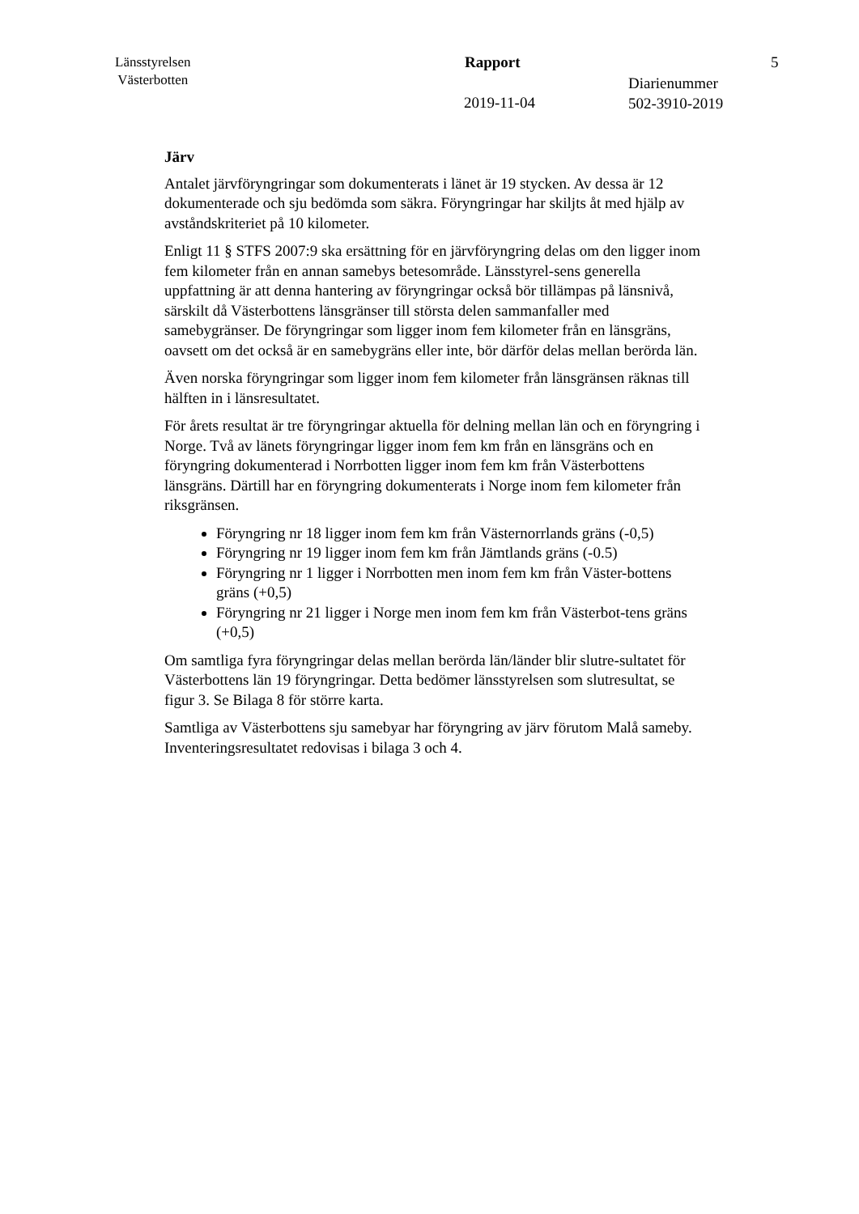Länsstyrelsen
Västerbotten
Rapport 5
Diarienummer
502-3910-2019
2019-11-04
Järv
Antalet järvföryngringar som dokumenterats i länet är 19 stycken. Av dessa är 12 dokumenterade och sju bedömda som säkra. Föryngringar har skiljts åt med hjälp av avståndskriteriet på 10 kilometer.
Enligt 11 § STFS 2007:9 ska ersättning för en järvföryngring delas om den ligger inom fem kilometer från en annan samebys betesområde. Länsstyrel-sens generella uppfattning är att denna hantering av föryngringar också bör tillämpas på länsnivå, särskilt då Västerbottens länsgränser till största delen sammanfaller med samebygränser. De föryngringar som ligger inom fem kilometer från en länsgräns, oavsett om det också är en samebygräns eller inte, bör därför delas mellan berörda län.
Även norska föryngringar som ligger inom fem kilometer från länsgränsen räknas till hälften in i länsresultatet.
För årets resultat är tre föryngringar aktuella för delning mellan län och en föryngring i Norge. Två av länets föryngringar ligger inom fem km från en länsgräns och en föryngring dokumenterad i Norrbotten ligger inom fem km från Västerbottens länsgräns. Därtill har en föryngring dokumenterats i Norge inom fem kilometer från riksgränsen.
Föryngring nr 18 ligger inom fem km från Västernorrlands gräns (-0,5)
Föryngring nr 19 ligger inom fem km från Jämtlands gräns (-0.5)
Föryngring nr 1 ligger i Norrbotten men inom fem km från Väster-bottens gräns (+0,5)
Föryngring nr 21 ligger i Norge men inom fem km från Västerbot-tens gräns (+0,5)
Om samtliga fyra föryngringar delas mellan berörda län/länder blir slutre-sultatet för Västerbottens län 19 föryngringar. Detta bedömer länsstyrelsen som slutresultat, se figur 3. Se Bilaga 8 för större karta.
Samtliga av Västerbottens sju samebyar har föryngring av järv förutom Malå sameby. Inventeringsresultatet redovisas i bilaga 3 och 4.